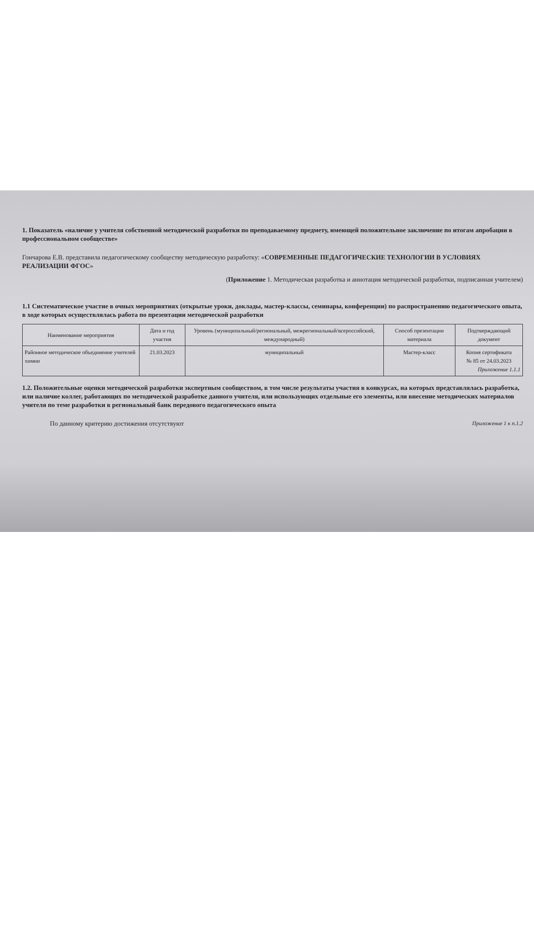1. Показатель «наличие у учителя собственной методической разработки по преподаваемому предмету, имеющей положительное заключение по итогам апробации в профессиональном сообществе»
Гончарова Е.В. представила педагогическому сообществу методическую разработку: «СОВРЕМЕННЫЕ ПЕДАГОГИЧЕСКИЕ ТЕХНОЛОГИИ В УСЛОВИЯХ РЕАЛИЗАЦИИ ФГОС»
(Приложение 1. Методическая разработка и аннотация методической разработки, подписанная учителем)
1.1 Систематическое участие в очных мероприятиях (открытые уроки, доклады, мастер-классы, семинары, конференции) по распространению педагогического опыта, в ходе которых осуществлялась работа по презентации методической разработки
| Наименование мероприятия | Дата и год участия | Уровень (муниципальный/региональный, межрегиональный/всероссийский, международный) | Способ презентации материала | Подтверждающий документ |
| --- | --- | --- | --- | --- |
| Районное методическое объединение учителей химии | 21.03.2023 | муниципальный | Мастер-класс | Копия сертификата № 85 от 24.03.2023 Приложение 1.1.1 |
1.2. Положительные оценки методической разработки экспертным сообществом, в том числе результаты участия в конкурсах, на которых представлялась разработка, или наличие коллег, работающих по методической разработке данного учителя, или использующих отдельные его элементы, или внесение методических материалов учителя по теме разработки в региональный банк передового педагогического опыта
По данному критерию достижения отсутствуют Приложение 1 к п.1.2